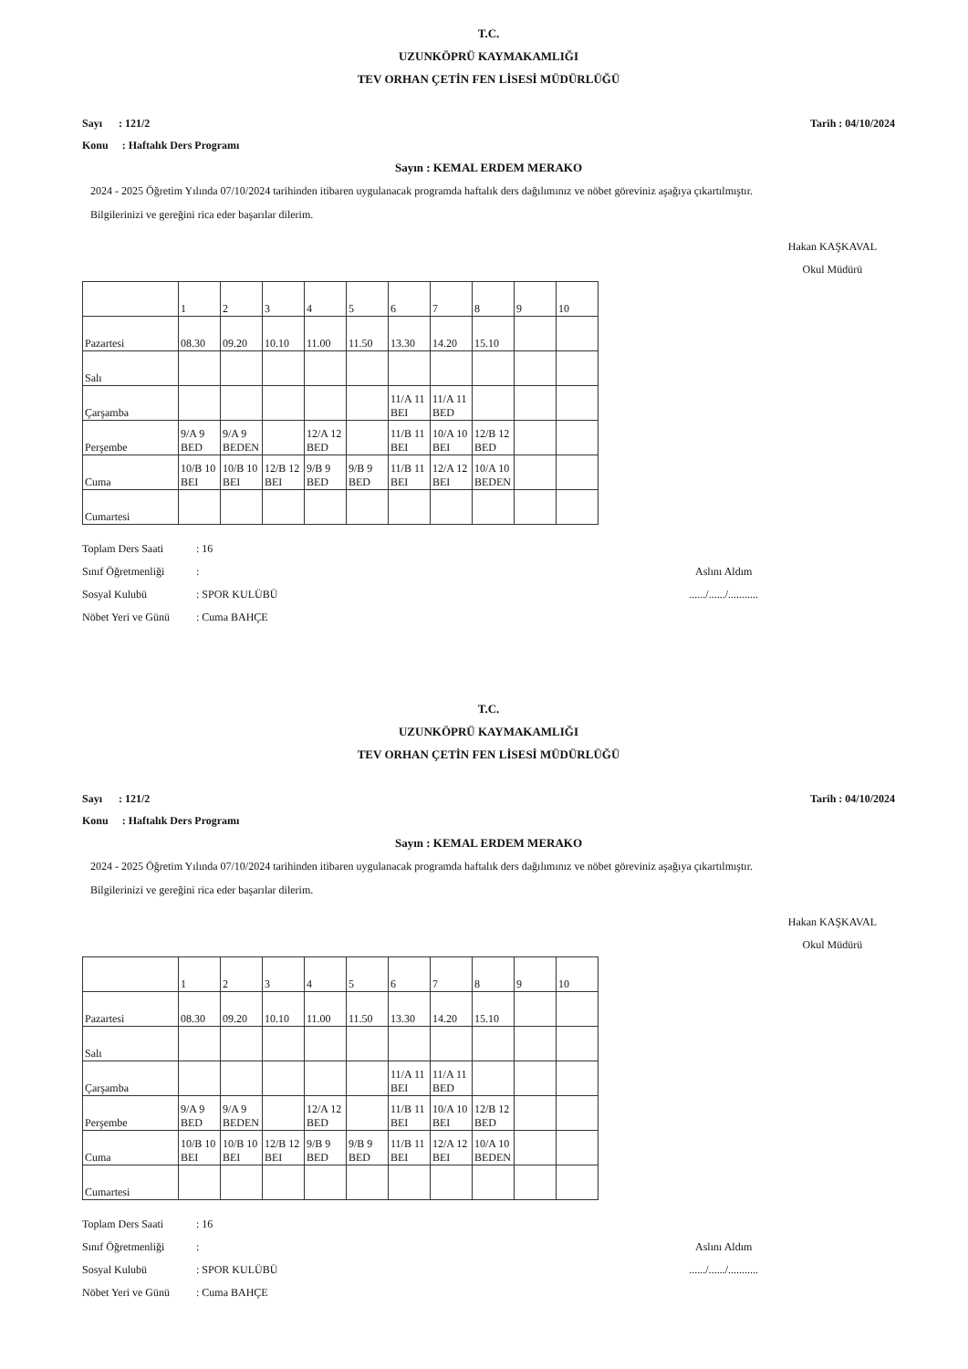T.C.
UZUNKÖPRÜ KAYMAKAMLIĞI
TEV ORHAN ÇETİN FEN LİSESİ MÜDÜRLÜĞÜ
Sayı : 121/2
Konu : Haftalık Ders Programı
Tarih : 04/10/2024
Sayın : KEMAL ERDEM MERAKO
2024 - 2025 Öğretim Yılında 07/10/2024 tarihinden itibaren uygulanacak programda haftalık ders dağılımınız ve nöbet göreviniz aşağıya çıkartılmıştır.
Bilgilerinizi ve gereğini rica eder başarılar dilerim.
Hakan KAŞKAVAL
Okul Müdürü
| | 1 | 2 | 3 | 4 | 5 | 6 | 7 | 8 | 9 | 10 |
| Pazartesi | 08.30 | 09.20 | 10.10 | 11.00 | 11.50 | 13.30 | 14.20 | 15.10 | | |
| Salı | | | | | | | | | | |
| Çarşamba | | | | | | 11/A 11 BEI | 11/A 11 BED | | | |
| Perşembe | 9/A 9 BED | 9/A 9 BEDEN | | 12/A 12 BED | | 11/B 11 BEI | 10/A 10 BEI | 12/B 12 BED | | |
| Cuma | 10/B 10 BEI | 10/B 10 BEI | 12/B 12 BEI | 9/B 9 BED | 9/B 9 BED | 11/B 11 BEI | 12/A 12 BEI | 10/A 10 BEDEN | | |
| Cumartesi | | | | | | | | | | |
Toplam Ders Saati: 16
Sınıf Öğretmenliği:
Sosyal Kulubü: SPOR KULÜBÜ
Nöbet Yeri ve Günü: Cuma BAHÇE
Aslını Aldım
....../....../...........
T.C.
UZUNKÖPRÜ KAYMAKAMLIĞI
TEV ORHAN ÇETİN FEN LİSESİ MÜDÜRLÜĞÜ
Sayı : 121/2
Konu : Haftalık Ders Programı
Tarih : 04/10/2024
Sayın : KEMAL ERDEM MERAKO
2024 - 2025 Öğretim Yılında 07/10/2024 tarihinden itibaren uygulanacak programda haftalık ders dağılımınız ve nöbet göreviniz aşağıya çıkartılmıştır.
Bilgilerinizi ve gereğini rica eder başarılar dilerim.
Hakan KAŞKAVAL
Okul Müdürü
| | 1 | 2 | 3 | 4 | 5 | 6 | 7 | 8 | 9 | 10 |
| Pazartesi | 08.30 | 09.20 | 10.10 | 11.00 | 11.50 | 13.30 | 14.20 | 15.10 | | |
| Salı | | | | | | | | | | |
| Çarşamba | | | | | | 11/A 11 BEI | 11/A 11 BED | | | |
| Perşembe | 9/A 9 BED | 9/A 9 BEDEN | | 12/A 12 BED | | 11/B 11 BEI | 10/A 10 BEI | 12/B 12 BED | | |
| Cuma | 10/B 10 BEI | 10/B 10 BEI | 12/B 12 BEI | 9/B 9 BED | 9/B 9 BED | 11/B 11 BEI | 12/A 12 BEI | 10/A 10 BEDEN | | |
| Cumartesi | | | | | | | | | | |
Toplam Ders Saati: 16
Sınıf Öğretmenliği:
Sosyal Kulubü: SPOR KULÜBÜ
Nöbet Yeri ve Günü: Cuma BAHÇE
Aslını Aldım
....../....../...........